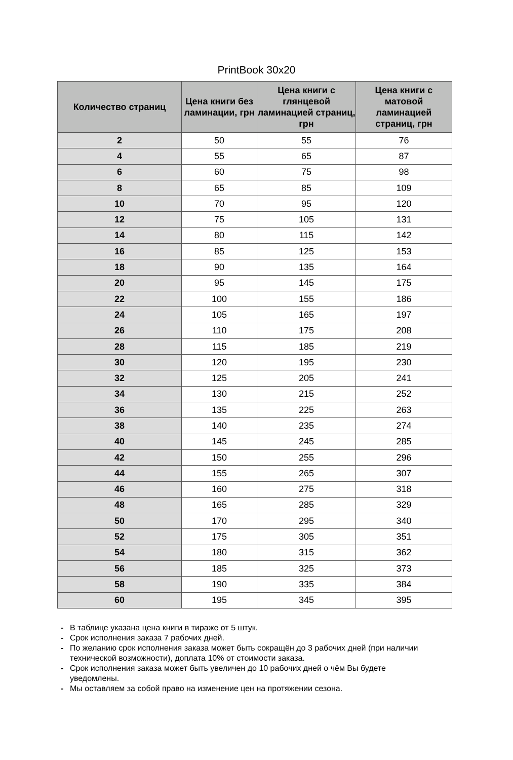PrintBook 30x20
| Количество страниц | Цена книги без ламинации, грн | Цена книги с глянцевой ламинацией страниц, грн | Цена книги с матовой ламинацией страниц, грн |
| --- | --- | --- | --- |
| 2 | 50 | 55 | 76 |
| 4 | 55 | 65 | 87 |
| 6 | 60 | 75 | 98 |
| 8 | 65 | 85 | 109 |
| 10 | 70 | 95 | 120 |
| 12 | 75 | 105 | 131 |
| 14 | 80 | 115 | 142 |
| 16 | 85 | 125 | 153 |
| 18 | 90 | 135 | 164 |
| 20 | 95 | 145 | 175 |
| 22 | 100 | 155 | 186 |
| 24 | 105 | 165 | 197 |
| 26 | 110 | 175 | 208 |
| 28 | 115 | 185 | 219 |
| 30 | 120 | 195 | 230 |
| 32 | 125 | 205 | 241 |
| 34 | 130 | 215 | 252 |
| 36 | 135 | 225 | 263 |
| 38 | 140 | 235 | 274 |
| 40 | 145 | 245 | 285 |
| 42 | 150 | 255 | 296 |
| 44 | 155 | 265 | 307 |
| 46 | 160 | 275 | 318 |
| 48 | 165 | 285 | 329 |
| 50 | 170 | 295 | 340 |
| 52 | 175 | 305 | 351 |
| 54 | 180 | 315 | 362 |
| 56 | 185 | 325 | 373 |
| 58 | 190 | 335 | 384 |
| 60 | 195 | 345 | 395 |
- В таблице указана цена книги в тираже от 5 штук.
- Срок исполнения заказа 7 рабочих дней.
- По желанию срок исполнения заказа может быть сокращён до 3 рабочих дней (при наличии технической возможности), доплата 10% от стоимости заказа.
- Срок исполнения заказа может быть увеличен до 10 рабочих дней о чём Вы будете уведомлены.
- Мы оставляем за собой право на изменение цен на протяжении сезона.